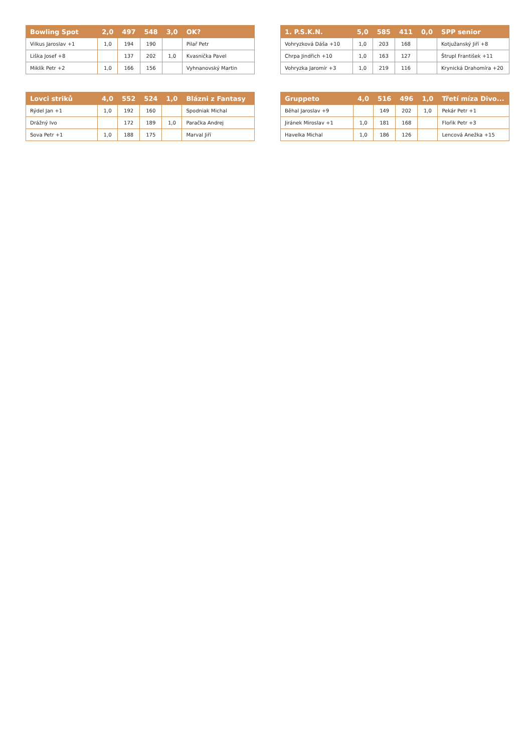| Bowling Spot | 2,0 | 497 | 548 | 3,0 | OK? |
| --- | --- | --- | --- | --- | --- |
| Vilkus Jaroslav +1 | 1,0 | 194 | 190 | | Pilař Petr |
| Liška Josef +8 | | 137 | 202 | 1,0 | Kvasnička Pavel |
| Miklík Petr +2 | 1,0 | 166 | 156 | | Vyhnanovský Martin |
| 1. P.S.K.N. | 5,0 | 585 | 411 | 0,0 | SPP senior |
| --- | --- | --- | --- | --- | --- |
| Vohryzková Dáša +10 | 1,0 | 203 | 168 | | Kotjužanský Jiří +8 |
| Chrpa Jindřich +10 | 1,0 | 163 | 127 | | Štrupl František +11 |
| Vohryzka Jaromír +3 | 1,0 | 219 | 116 | | Krynická Drahomíra +20 |
| Lovci striků | 4,0 | 552 | 524 | 1,0 | Blázni z Fantasy |
| --- | --- | --- | --- | --- | --- |
| Rýdel Jan +1 | 1,0 | 192 | 160 | | Spodniak Michal |
| Drážný Ivo | | 172 | 189 | 1,0 | Paračka Andrej |
| Sova Petr +1 | 1,0 | 188 | 175 | | Marval Jiří |
| Gruppeto | 4,0 | 516 | 496 | 1,0 | Třetí míza Divo... |
| --- | --- | --- | --- | --- | --- |
| Běhal Jaroslav +9 | | 149 | 202 | 1,0 | Pekár Petr +1 |
| Jiránek Miroslav +1 | 1,0 | 181 | 168 | | Floŕik Petr +3 |
| Havelka Michal | 1,0 | 186 | 126 | | Lencová Anežka +15 |